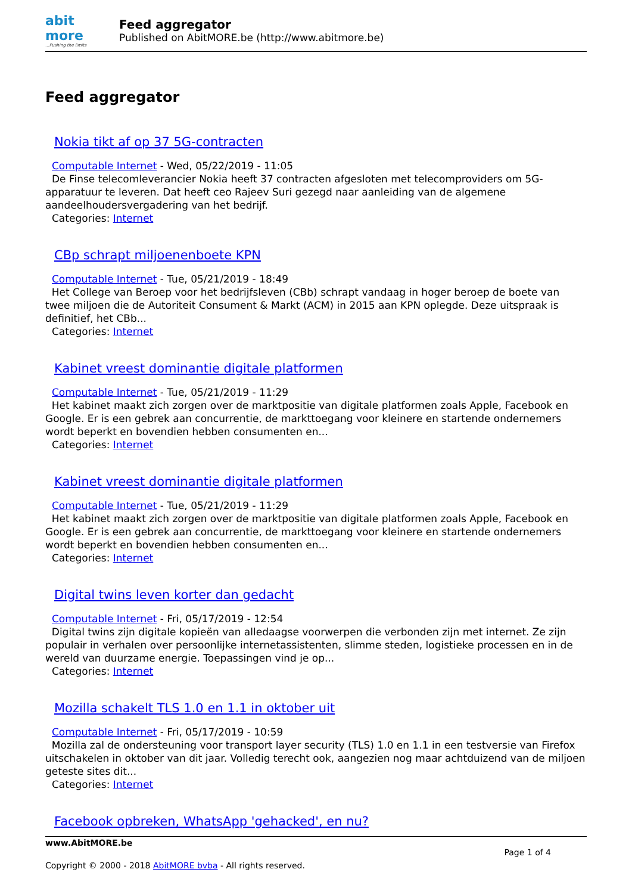abit more...Pushing the limits
Feed aggregator
Published on AbitMORE.be (http://www.abitmore.be)
Feed aggregator
Nokia tikt af op 37 5G-contracten
Computable Internet - Wed, 05/22/2019 - 11:05
De Finse telecomleverancier Nokia heeft 37 contracten afgesloten met telecomproviders om 5G-apparatuur te leveren. Dat heeft ceo Rajeev Suri gezegd naar aanleiding van de algemene aandeelhoudersvergadering van het bedrijf.
Categories: Internet
CBp schrapt miljoenenboete KPN
Computable Internet - Tue, 05/21/2019 - 18:49
Het College van Beroep voor het bedrijfsleven (CBb) schrapt vandaag in hoger beroep de boete van twee miljoen die de Autoriteit Consument & Markt (ACM) in 2015 aan KPN oplegde. Deze uitspraak is definitief, het CBb...
Categories: Internet
Kabinet vreest dominantie digitale platformen
Computable Internet - Tue, 05/21/2019 - 11:29
Het kabinet maakt zich zorgen over de marktpositie van digitale platformen zoals Apple, Facebook en Google. Er is een gebrek aan concurrentie, de markttoegang voor kleinere en startende ondernemers wordt beperkt en bovendien hebben consumenten en...
Categories: Internet
Kabinet vreest dominantie digitale platformen
Computable Internet - Tue, 05/21/2019 - 11:29
Het kabinet maakt zich zorgen over de marktpositie van digitale platformen zoals Apple, Facebook en Google. Er is een gebrek aan concurrentie, de markttoegang voor kleinere en startende ondernemers wordt beperkt en bovendien hebben consumenten en...
Categories: Internet
Digital twins leven korter dan gedacht
Computable Internet - Fri, 05/17/2019 - 12:54
Digital twins zijn digitale kopieën van alledaagse voorwerpen die verbonden zijn met internet. Ze zijn populair in verhalen over persoonlijke internetassistenten, slimme steden, logistieke processen en in de wereld van duurzame energie. Toepassingen vind je op...
Categories: Internet
Mozilla schakelt TLS 1.0 en 1.1 in oktober uit
Computable Internet - Fri, 05/17/2019 - 10:59
Mozilla zal de ondersteuning voor transport layer security (TLS) 1.0 en 1.1 in een testversie van Firefox uitschakelen in oktober van dit jaar. Volledig terecht ook, aangezien nog maar achtduizend van de miljoen geteste sites dit...
Categories: Internet
Facebook opbreken, WhatsApp 'gehacked', en nu?
www.AbitMORE.be
Page 1 of 4
Copyright © 2000 - 2018 AbitMORE bvba - All rights reserved.